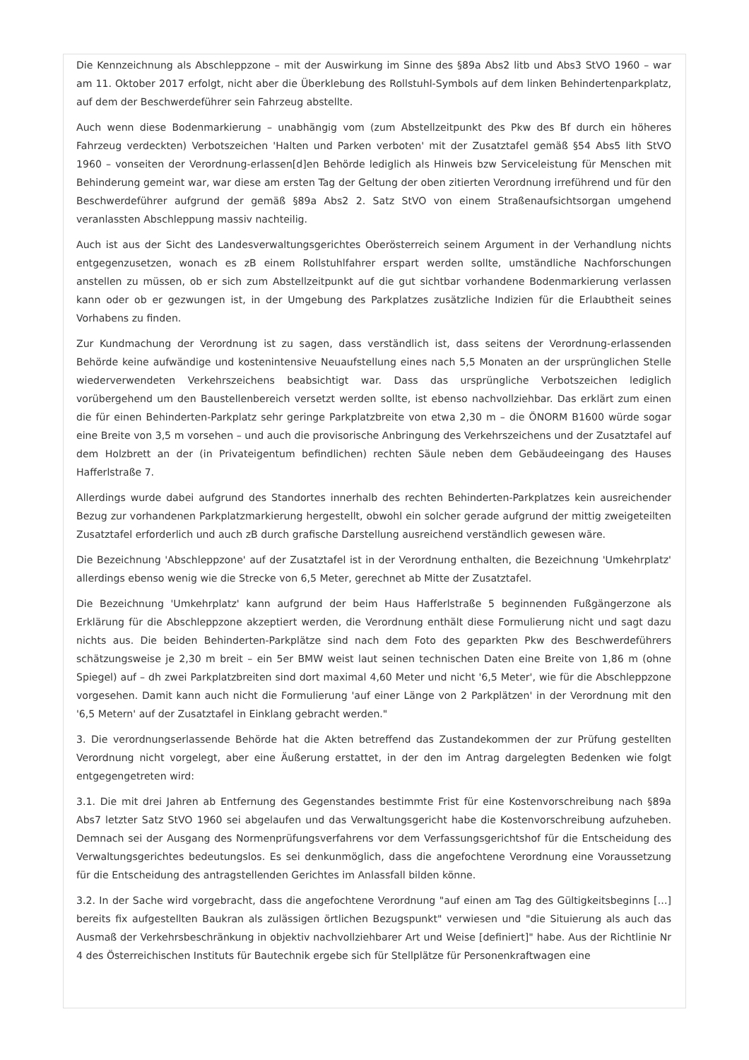Die Kennzeichnung als Abschleppzone – mit der Auswirkung im Sinne des §89a Abs2 litb und Abs3 StVO 1960 – war am 11. Oktober 2017 erfolgt, nicht aber die Überklebung des Rollstuhl-Symbols auf dem linken Behindertenparkplatz, auf dem der Beschwerdeführer sein Fahrzeug abstellte.
Auch wenn diese Bodenmarkierung – unabhängig vom (zum Abstellzeitpunkt des Pkw des Bf durch ein höheres Fahrzeug verdeckten) Verbotszeichen 'Halten und Parken verboten' mit der Zusatztafel gemäß §54 Abs5 lith StVO 1960 – vonseiten der Verordnung-erlassen[d]en Behörde lediglich als Hinweis bzw Serviceleistung für Menschen mit Behinderung gemeint war, war diese am ersten Tag der Geltung der oben zitierten Verordnung irreführend und für den Beschwerdeführer aufgrund der gemäß §89a Abs2 2. Satz StVO von einem Straßenaufsichtsorgan umgehend veranlassten Abschleppung massiv nachteilig.
Auch ist aus der Sicht des Landesverwaltungsgerichtes Oberösterreich seinem Argument in der Verhandlung nichts entgegenzusetzen, wonach es zB einem Rollstuhlfahrer erspart werden sollte, umständliche Nachforschungen anstellen zu müssen, ob er sich zum Abstellzeitpunkt auf die gut sichtbar vorhandene Bodenmarkierung verlassen kann oder ob er gezwungen ist, in der Umgebung des Parkplatzes zusätzliche Indizien für die Erlaubtheit seines Vorhabens zu finden.
Zur Kundmachung der Verordnung ist zu sagen, dass verständlich ist, dass seitens der Verordnung-erlassenden Behörde keine aufwändige und kostenintensive Neuaufstellung eines nach 5,5 Monaten an der ursprünglichen Stelle wiederverwendeten Verkehrszeichens beabsichtigt war. Dass das ursprüngliche Verbotszeichen lediglich vorübergehend um den Baustellenbereich versetzt werden sollte, ist ebenso nachvollziehbar. Das erklärt zum einen die für einen Behinderten-Parkplatz sehr geringe Parkplatzbreite von etwa 2,30 m – die ÖNORM B1600 würde sogar eine Breite von 3,5 m vorsehen – und auch die provisorische Anbringung des Verkehrszeichens und der Zusatztafel auf dem Holzbrett an der (in Privateigentum befindlichen) rechten Säule neben dem Gebäudeeingang des Hauses Hafferlstraße 7.
Allerdings wurde dabei aufgrund des Standortes innerhalb des rechten Behinderten-Parkplatzes kein ausreichender Bezug zur vorhandenen Parkplatzmarkierung hergestellt, obwohl ein solcher gerade aufgrund der mittig zweigeteilten Zusatztafel erforderlich und auch zB durch grafische Darstellung ausreichend verständlich gewesen wäre.
Die Bezeichnung 'Abschleppzone' auf der Zusatztafel ist in der Verordnung enthalten, die Bezeichnung 'Umkehrplatz' allerdings ebenso wenig wie die Strecke von 6,5 Meter, gerechnet ab Mitte der Zusatztafel.
Die Bezeichnung 'Umkehrplatz' kann aufgrund der beim Haus Hafferlstraße 5 beginnenden Fußgängerzone als Erklärung für die Abschleppzone akzeptiert werden, die Verordnung enthält diese Formulierung nicht und sagt dazu nichts aus. Die beiden Behinderten-Parkplätze sind nach dem Foto des geparkten Pkw des Beschwerdeführers schätzungsweise je 2,30 m breit – ein 5er BMW weist laut seinen technischen Daten eine Breite von 1,86 m (ohne Spiegel) auf – dh zwei Parkplatzbreiten sind dort maximal 4,60 Meter und nicht '6,5 Meter', wie für die Abschleppzone vorgesehen. Damit kann auch nicht die Formulierung 'auf einer Länge von 2 Parkplätzen' in der Verordnung mit den '6,5 Metern' auf der Zusatztafel in Einklang gebracht werden."
3. Die verordnungserlassende Behörde hat die Akten betreffend das Zustandekommen der zur Prüfung gestellten Verordnung nicht vorgelegt, aber eine Äußerung erstattet, in der den im Antrag dargelegten Bedenken wie folgt entgegengetreten wird:
3.1. Die mit drei Jahren ab Entfernung des Gegenstandes bestimmte Frist für eine Kostenvorschreibung nach §89a Abs7 letzter Satz StVO 1960 sei abgelaufen und das Verwaltungsgericht habe die Kostenvorschreibung aufzuheben. Demnach sei der Ausgang des Normenprüfungsverfahrens vor dem Verfassungsgerichtshof für die Entscheidung des Verwaltungsgerichtes bedeutungslos. Es sei denkunmöglich, dass die angefochtene Verordnung eine Voraussetzung für die Entscheidung des antragstellenden Gerichtes im Anlassfall bilden könne.
3.2. In der Sache wird vorgebracht, dass die angefochtene Verordnung "auf einen am Tag des Gültigkeitsbeginns […] bereits fix aufgestellten Baukran als zulässigen örtlichen Bezugspunkt" verwiesen und "die Situierung als auch das Ausmaß der Verkehrsbeschränkung in objektiv nachvollziehbarer Art und Weise [definiert]" habe. Aus der Richtlinie Nr 4 des Österreichischen Instituts für Bautechnik ergebe sich für Stellplätze für Personenkraftwagen eine